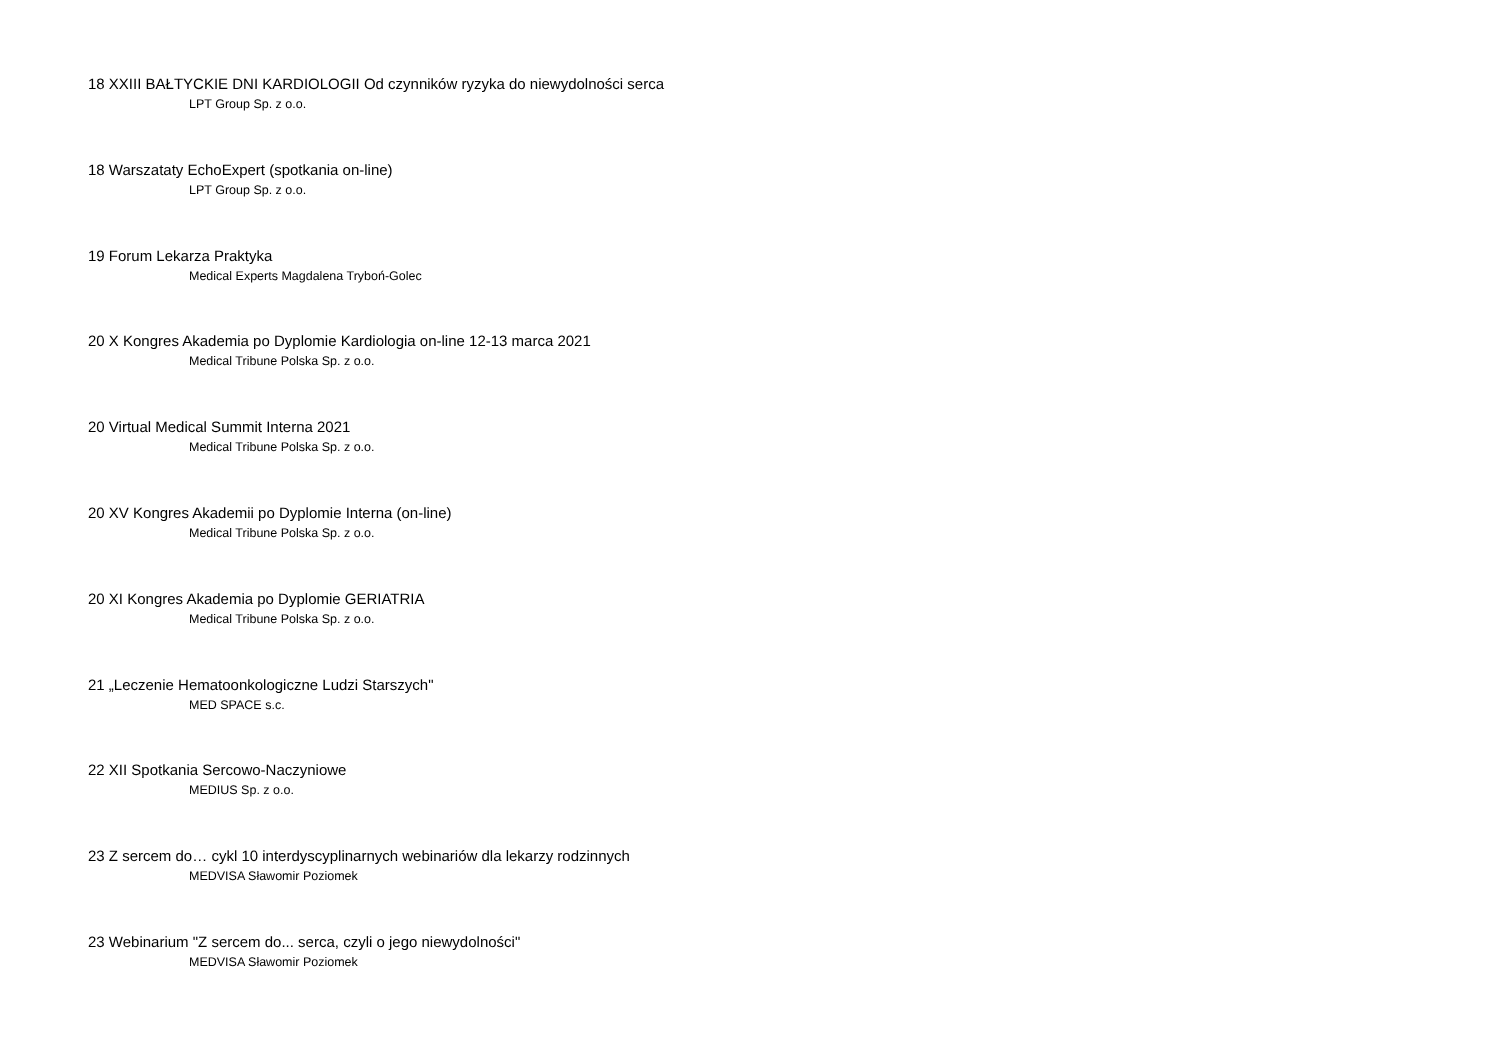18 XXIII BAŁTYCKIE DNI KARDIOLOGII Od czynników ryzyka do niewydolności serca
LPT Group Sp. z o.o.
18 Warszataty EchoExpert (spotkania on-line)
LPT Group Sp. z o.o.
19 Forum Lekarza Praktyka
Medical Experts Magdalena Tryboń-Golec
20 X Kongres Akademia po Dyplomie Kardiologia on-line 12-13 marca 2021
Medical Tribune Polska Sp. z o.o.
20 Virtual Medical Summit Interna 2021
Medical Tribune Polska Sp. z o.o.
20 XV Kongres Akademii po Dyplomie Interna (on-line)
Medical Tribune Polska Sp. z o.o.
20 XI Kongres Akademia po Dyplomie GERIATRIA
Medical Tribune Polska Sp. z o.o.
21 „Leczenie Hematoonkologiczne Ludzi Starszych"
MED SPACE s.c.
22 XII Spotkania Sercowo-Naczyniowe
MEDIUS Sp. z o.o.
23 Z sercem do… cykl 10 interdyscyplinarnych webinariów dla lekarzy rodzinnych
MEDVISA Sławomir Poziomek
23 Webinarium "Z sercem do... serca, czyli o jego niewydolności"
MEDVISA Sławomir Poziomek